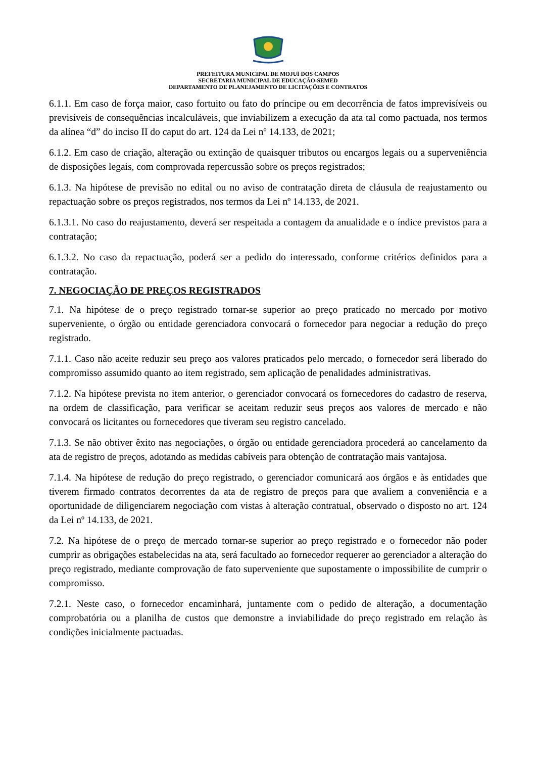PREFEITURA MUNICIPAL DE MOJUÍ DOS CAMPOS
SECRETARIA MUNICIPAL DE EDUCAÇÃO-SEMED
DEPARTAMENTO DE PLANEJAMENTO DE LICITAÇÕES E CONTRATOS
6.1.1. Em caso de força maior, caso fortuito ou fato do príncipe ou em decorrência de fatos imprevisíveis ou previsíveis de consequências incalculáveis, que inviabilizem a execução da ata tal como pactuada, nos termos da alínea “d” do inciso II do caput do art. 124 da Lei nº 14.133, de 2021;
6.1.2. Em caso de criação, alteração ou extinção de quaisquer tributos ou encargos legais ou a superveniência de disposições legais, com comprovada repercussão sobre os preços registrados;
6.1.3. Na hipótese de previsão no edital ou no aviso de contratação direta de cláusula de reajustamento ou repactuação sobre os preços registrados, nos termos da Lei nº 14.133, de 2021.
6.1.3.1. No caso do reajustamento, deverá ser respeitada a contagem da anualidade e o índice previstos para a contratação;
6.1.3.2. No caso da repactuação, poderá ser a pedido do interessado, conforme critérios definidos para a contratação.
7. NEGOCIAÇÃO DE PREÇOS REGISTRADOS
7.1. Na hipótese de o preço registrado tornar-se superior ao preço praticado no mercado por motivo superveniente, o órgão ou entidade gerenciadora convocará o fornecedor para negociar a redução do preço registrado.
7.1.1. Caso não aceite reduzir seu preço aos valores praticados pelo mercado, o fornecedor será liberado do compromisso assumido quanto ao item registrado, sem aplicação de penalidades administrativas.
7.1.2. Na hipótese prevista no item anterior, o gerenciador convocará os fornecedores do cadastro de reserva, na ordem de classificação, para verificar se aceitam reduzir seus preços aos valores de mercado e não convocará os licitantes ou fornecedores que tiveram seu registro cancelado.
7.1.3. Se não obtiver êxito nas negociações, o órgão ou entidade gerenciadora procederá ao cancelamento da ata de registro de preços, adotando as medidas cabíveis para obtenção de contratação mais vantajosa.
7.1.4. Na hipótese de redução do preço registrado, o gerenciador comunicará aos órgãos e às entidades que tiverem firmado contratos decorrentes da ata de registro de preços para que avaliem a conveniência e a oportunidade de diligenciarem negociação com vistas à alteração contratual, observado o disposto no art. 124 da Lei nº 14.133, de 2021.
7.2. Na hipótese de o preço de mercado tornar-se superior ao preço registrado e o fornecedor não poder cumprir as obrigações estabelecidas na ata, será facultado ao fornecedor requerer ao gerenciador a alteração do preço registrado, mediante comprovação de fato superveniente que supostamente o impossibilite de cumprir o compromisso.
7.2.1. Neste caso, o fornecedor encaminhará, juntamente com o pedido de alteração, a documentação comprobatória ou a planilha de custos que demonstre a inviabilidade do preço registrado em relação às condições inicialmente pactuadas.